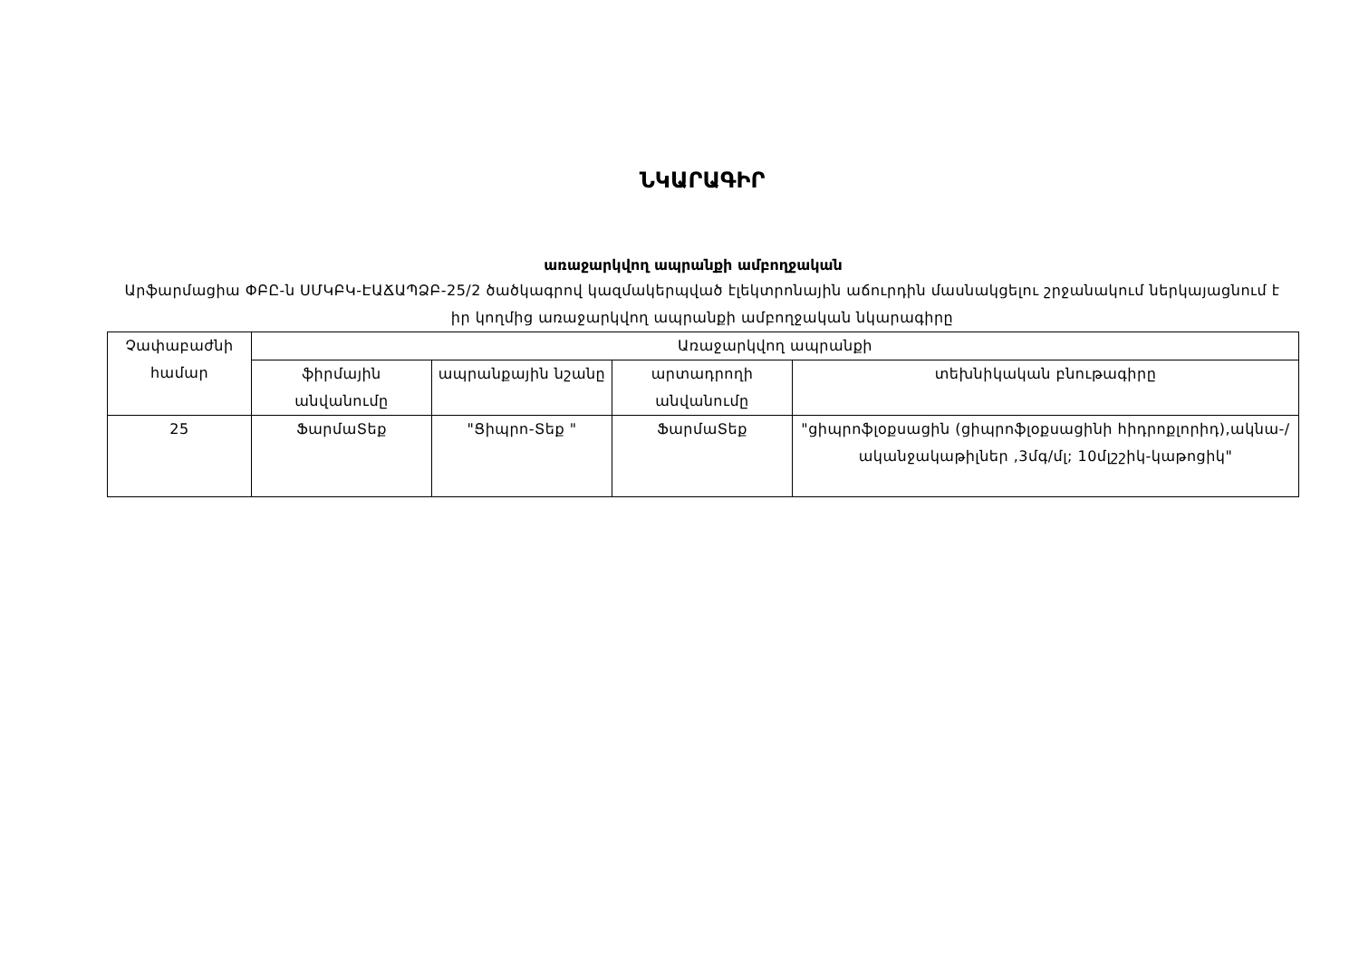ՆԿԱՐԱԳԻՐ
առաջարկվող ապրանքի ամբողջական
Արֆարմացիա ՓԲԸ-ն ՍՄԿԲԿ-ԷԱՃԱՊՁԲ-25/2 ծածկագրով կազմակերպված էլեկտրոնային աճուրդին մասնակցելու շրջանակում ներկայացնում է իր կողմից առաջարկվող ապրանքի ամբողջական նկարագիրը
| Չափաբաժնի համար | Առաջարկվող ապրանքի | | | |
| | ֆիրմային անվանումը | ապրանքային նշանը | արտադրողի անվանումը | տեխնիկական բնութագիրը |
| 25 | ՖարմաՏեք | "Ցիպրո-Տեք " | ՖարմաՏեք | "ցիպրոֆլօքսացին (ցիպրոֆլօքսացինի հիդրոքլորիդ),ակնա-/ականջակաթիլներ ,3մգ/մլ; 10մլշշիկ-կաթոցիկ" |